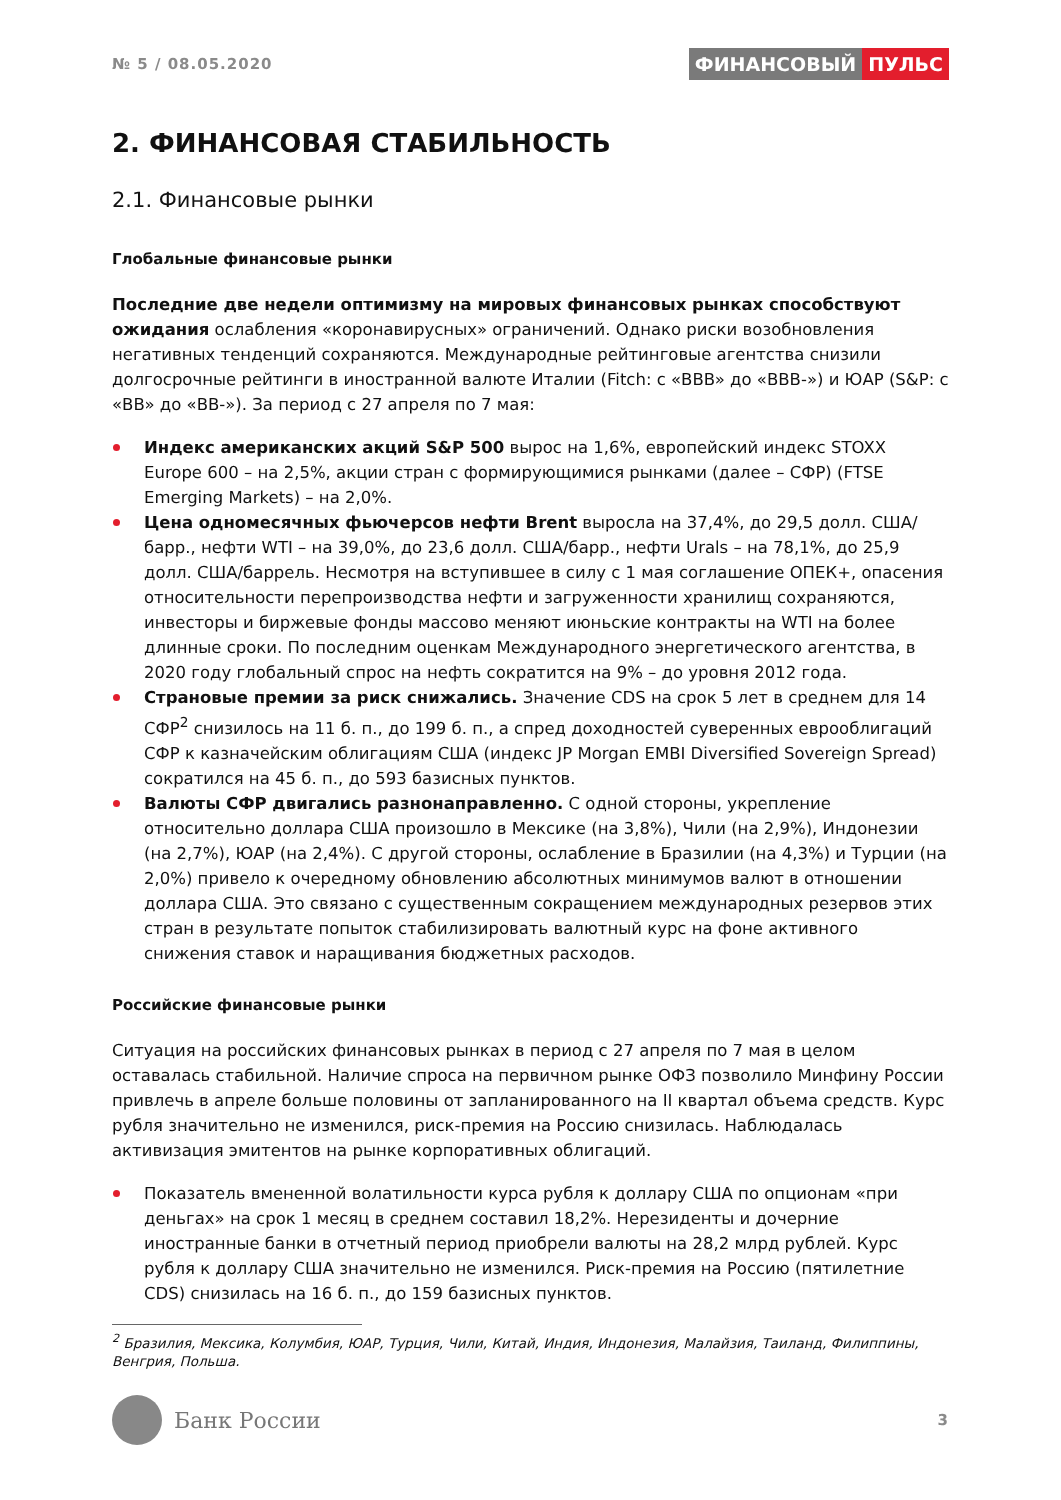№ 5 / 08.05.2020
ФИНАНСОВЫЙ ПУЛЬС
2. ФИНАНСОВАЯ СТАБИЛЬНОСТЬ
2.1. Финансовые рынки
Глобальные финансовые рынки
Последние две недели оптимизму на мировых финансовых рынках способствуют ожидания ослабления «коронавирусных» ограничений. Однако риски возобновления негативных тенденций сохраняются. Международные рейтинговые агентства снизили долгосрочные рейтинги в иностранной валюте Италии (Fitch: с «BBB» до «BBB-») и ЮАР (S&P: с «BB» до «BB-»). За период с 27 апреля по 7 мая:
Индекс американских акций S&P 500 вырос на 1,6%, европейский индекс STOXX Europe 600 – на 2,5%, акции стран с формирующимися рынками (далее – СФР) (FTSE Emerging Markets) – на 2,0%.
Цена одномесячных фьючерсов нефти Brent выросла на 37,4%, до 29,5 долл. США/барр., нефти WTI – на 39,0%, до 23,6 долл. США/барр., нефти Urals – на 78,1%, до 25,9 долл. США/баррель. Несмотря на вступившее в силу с 1 мая соглашение ОПЕК+, опасения относительности перепроизводства нефти и загруженности хранилищ сохраняются, инвесторы и биржевые фонды массово меняют июньские контракты на WTI на более длинные сроки. По последним оценкам Международного энергетического агентства, в 2020 году глобальный спрос на нефть сократится на 9% – до уровня 2012 года.
Страновые премии за риск снижались. Значение CDS на срок 5 лет в среднем для 14 СФР<sup>2</sup> снизилось на 11 б. п., до 199 б. п., а спред доходностей суверенных еврооблигаций СФР к казначейским облигациям США (индекс JP Morgan EMBI Diversified Sovereign Spread) сократился на 45 б. п., до 593 базисных пунктов.
Валюты СФР двигались разнонаправленно. С одной стороны, укрепление относительно доллара США произошло в Мексике (на 3,8%), Чили (на 2,9%), Индонезии (на 2,7%), ЮАР (на 2,4%). С другой стороны, ослабление в Бразилии (на 4,3%) и Турции (на 2,0%) привело к очередному обновлению абсолютных минимумов валют в отношении доллара США. Это связано с существенным сокращением международных резервов этих стран в результате попыток стабилизировать валютный курс на фоне активного снижения ставок и наращивания бюджетных расходов.
Российские финансовые рынки
Ситуация на российских финансовых рынках в период с 27 апреля по 7 мая в целом оставалась стабильной. Наличие спроса на первичном рынке ОФЗ позволило Минфину России привлечь в апреле больше половины от запланированного на II квартал объема средств. Курс рубля значительно не изменился, риск-премия на Россию снизилась. Наблюдалась активизация эмитентов на рынке корпоративных облигаций.
Показатель вмененной волатильности курса рубля к доллару США по опционам «при деньгах» на срок 1 месяц в среднем составил 18,2%. Нерезиденты и дочерние иностранные банки в отчетный период приобрели валюты на 28,2 млрд рублей. Курс рубля к доллару США значительно не изменился. Риск-премия на Россию (пятилетние CDS) снизилась на 16 б. п., до 159 базисных пунктов.
<sup>2</sup> Бразилия, Мексика, Колумбия, ЮАР, Турция, Чили, Китай, Индия, Индонезия, Малайзия, Таиланд, Филиппины, Венгрия, Польша.
Банк России
3